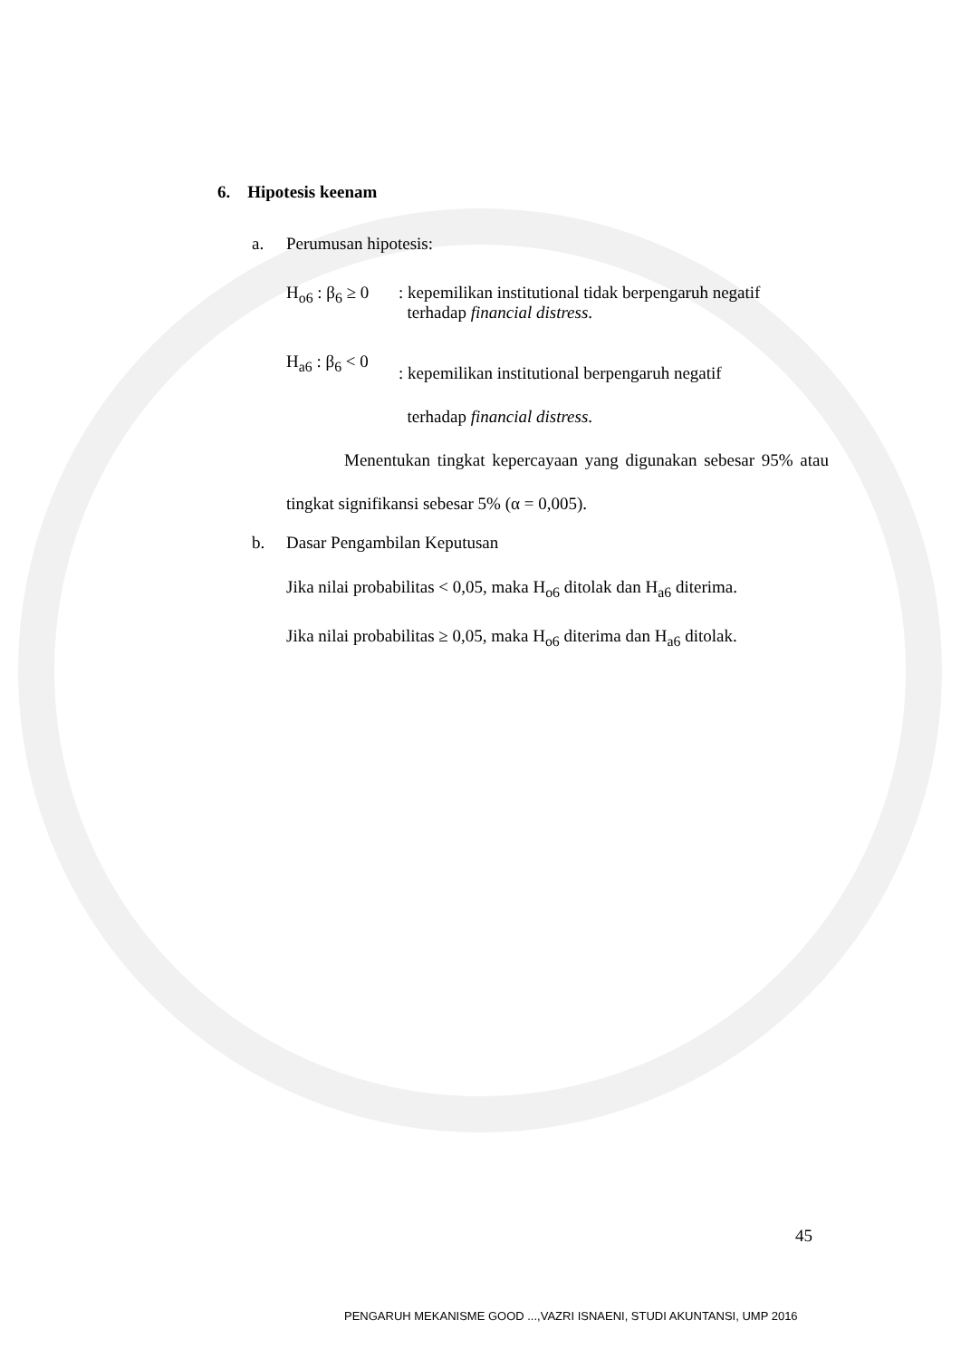6. Hipotesis keenam
a. Perumusan hipotesis:
H<sub>o6</sub> : β<sub>6</sub> ≥ 0: kepemilikan institutional tidak berpengaruh negatif
terhadap financial distress.
H<sub>a6</sub> : β<sub>6</sub> < 0: kepemilikan institutional berpengaruh negatif
terhadap financial distress.
Menentukan tingkat kepercayaan yang digunakan sebesar 95% atau tingkat signifikansi sebesar 5% (α = 0,005).
b. Dasar Pengambilan Keputusan
Jika nilai probabilitas < 0,05, maka H<sub>o6</sub> ditolak dan H<sub>a6</sub> diterima.
Jika nilai probabilitas ≥ 0,05, maka H<sub>o6</sub> diterima dan H<sub>a6</sub> ditolak.
45
PENGARUH MEKANISME GOOD ...,VAZRI ISNAENI, STUDI AKUNTANSI, UMP 2016